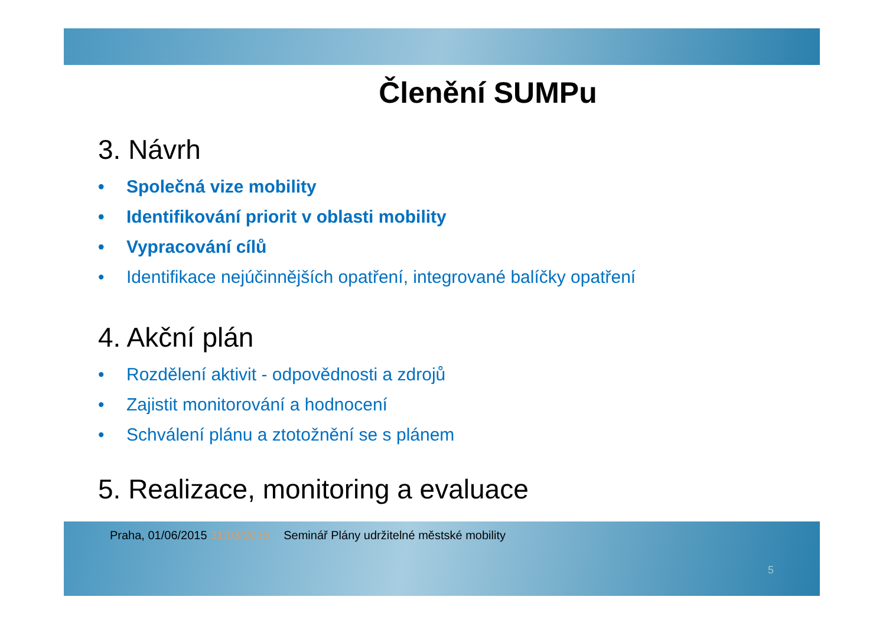Členění SUMPu
3. Návrh
• Společná vize mobility
• Identifikování priorit v oblasti mobility
• Vypracování cílů
• Identifikace nejúčinnějších opatření, integrované balíčky opatření
4. Akční plán
• Rozdělení aktivit - odpovědnosti a zdrojů
• Zajistit monitorování a hodnocení
• Schválení plánu a ztotožnění se s plánem
5. Realizace, monitoring a evaluace
Praha, 01/06/2015 31/03/2015 Seminář Plány udržitelné městské mobility
5